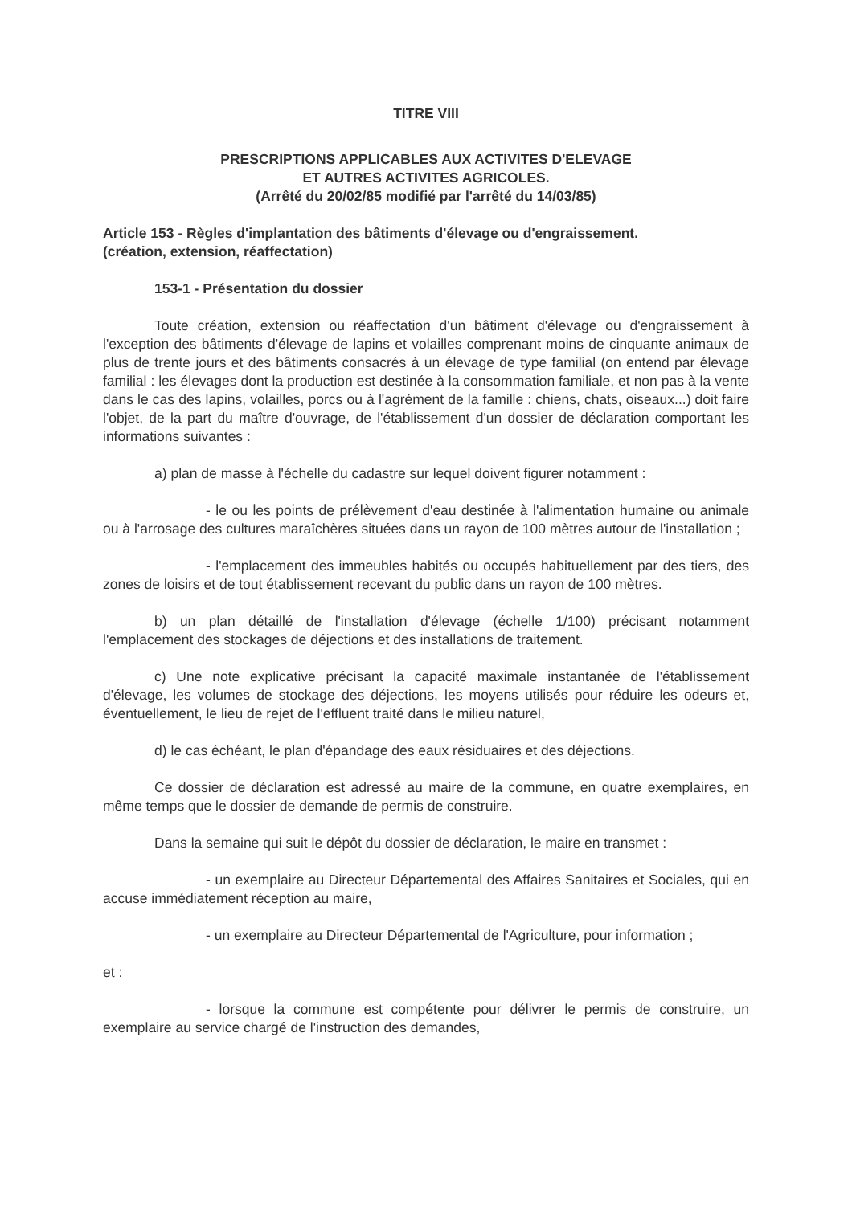TITRE VIII
PRESCRIPTIONS APPLICABLES AUX ACTIVITES D'ELEVAGE
ET AUTRES ACTIVITES AGRICOLES.
(Arrêté du 20/02/85 modifié par l'arrêté du 14/03/85)
Article 153 - Règles d'implantation des bâtiments d'élevage ou d'engraissement.
(création, extension, réaffectation)
153-1 - Présentation du dossier
Toute création, extension ou réaffectation d'un bâtiment d'élevage ou d'engraissement à l'exception des bâtiments d'élevage de lapins et volailles comprenant moins de cinquante animaux de plus de trente jours et des bâtiments consacrés à un élevage de type familial (on entend par élevage familial : les élevages dont la production est destinée à la consommation familiale, et non pas à la vente dans le cas des lapins, volailles, porcs ou à l'agrément de la famille : chiens, chats, oiseaux...) doit faire l'objet, de la part du maître d'ouvrage, de l'établissement d'un dossier de déclaration comportant les informations suivantes :
a) plan de masse à l'échelle du cadastre sur lequel doivent figurer notamment :
- le ou les points de prélèvement d'eau destinée à l'alimentation humaine ou animale ou à l'arrosage des cultures maraîchères situées dans un rayon de 100 mètres autour de l'installation ;
- l'emplacement des immeubles habités ou occupés habituellement par des tiers, des zones de loisirs et de tout établissement recevant du public dans un rayon de 100 mètres.
b) un plan détaillé de l'installation d'élevage (échelle 1/100) précisant notamment l'emplacement des stockages de déjections et des installations de traitement.
c) Une note explicative précisant la capacité maximale instantanée de l'établissement d'élevage, les volumes de stockage des déjections, les moyens utilisés pour réduire les odeurs et, éventuellement, le lieu de rejet de l'effluent traité dans le milieu naturel,
d) le cas échéant, le plan d'épandage des eaux résiduaires et des déjections.
Ce dossier de déclaration est adressé au maire de la commune, en quatre exemplaires, en même temps que le dossier de demande de permis de construire.
Dans la semaine qui suit le dépôt du dossier de déclaration, le maire en transmet :
- un exemplaire au Directeur Départemental des Affaires Sanitaires et Sociales, qui en accuse immédiatement réception au maire,
- un exemplaire au Directeur Départemental de l'Agriculture, pour information ;
et :
- lorsque la commune est compétente pour délivrer le permis de construire, un exemplaire au service chargé de l'instruction des demandes,